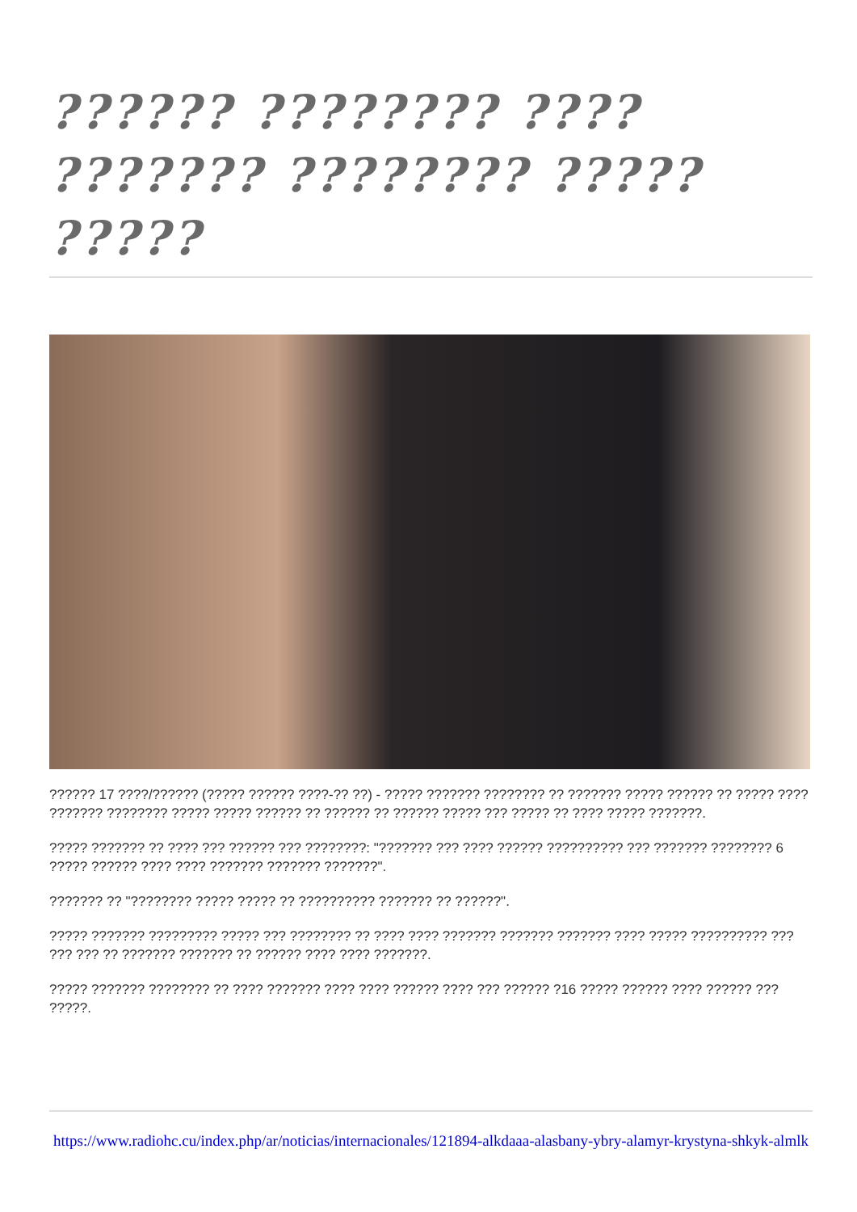?????? ???????? ???? ??????? ???????? ????? ?????
?????? 17 ????/?????? (????? ?????? ????-?? ??) - ????? ??????? ???????? ?? ??????? ????? ?????? ?? ????? ???? ??????? ???????? ????? ????? ?????? ?? ?????? ?? ?????? ????? ??? ????? ?? ???? ????? ???????.
????? ??????? ?? ???? ??? ?????? ??? ????????: "??????? ??? ???? ?????? ?????????? ??? ??????? ???????? 6 ????? ?????? ???? ???? ??????? ??????? ???????".
??????? ?? "???????? ????? ????? ?? ?????????? ??????? ?? ??????".
????? ??????? ????????? ????? ??? ???????? ?? ???? ???? ??????? ??????? ??????? ???? ????? ?????????? ??? ??? ??? ?? ??????? ??????? ?? ?????? ???? ???? ???????.
????? ??????? ???????? ?? ???? ??????? ???? ???? ?????? ???? ??? ?????? ?16 ????? ?????? ???? ?????? ??? ?????.
https://www.radiohc.cu/index.php/ar/noticias/internacionales/121894-alkdaaa-alasbany-ybry-alamyr-krystyna-shkyk-almlk